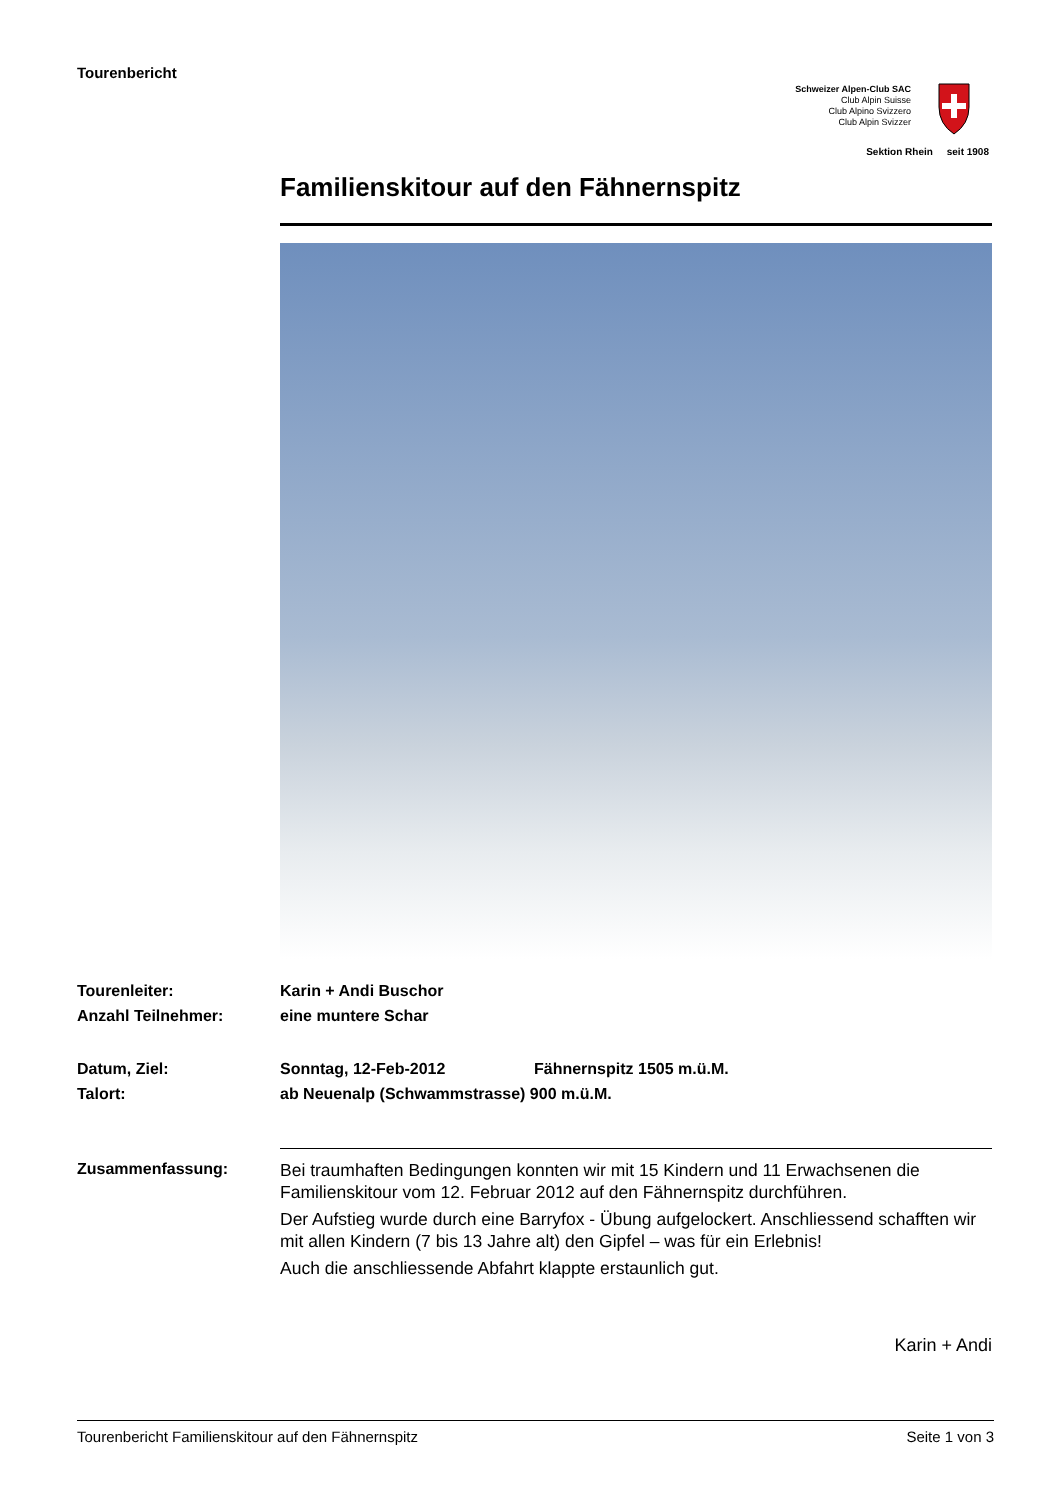Tourenbericht
Schweizer Alpen-Club SAC
Club Alpin Suisse
Club Alpino Svizzero
Club Alpin Svizzer
Sektion Rhein seit 1908
Familienskitour auf den Fähnernspitz
Tourenleiter: Karin + Andi Buschor
Anzahl Teilnehmer: eine muntere Schar
Datum, Ziel: Sonntag, 12-Feb-2012 Fähnernspitz 1505 m.ü.M.
Talort: ab Neuenalp (Schwammstrasse) 900 m.ü.M.
Zusammenfassung:
Bei traumhaften Bedingungen konnten wir mit 15 Kindern und 11 Erwachsenen die Familienskitour vom 12. Februar 2012 auf den Fähnernspitz durchführen.
Der Aufstieg wurde durch eine Barryfox - Übung aufgelockert. Anschliessend schafften wir mit allen Kindern (7 bis 13 Jahre alt) den Gipfel – was für ein Erlebnis!
Auch die anschliessende Abfahrt klappte erstaunlich gut.
Karin + Andi
Tourenbericht Familienskitour auf den Fähnernspitz Seite 1 von 3